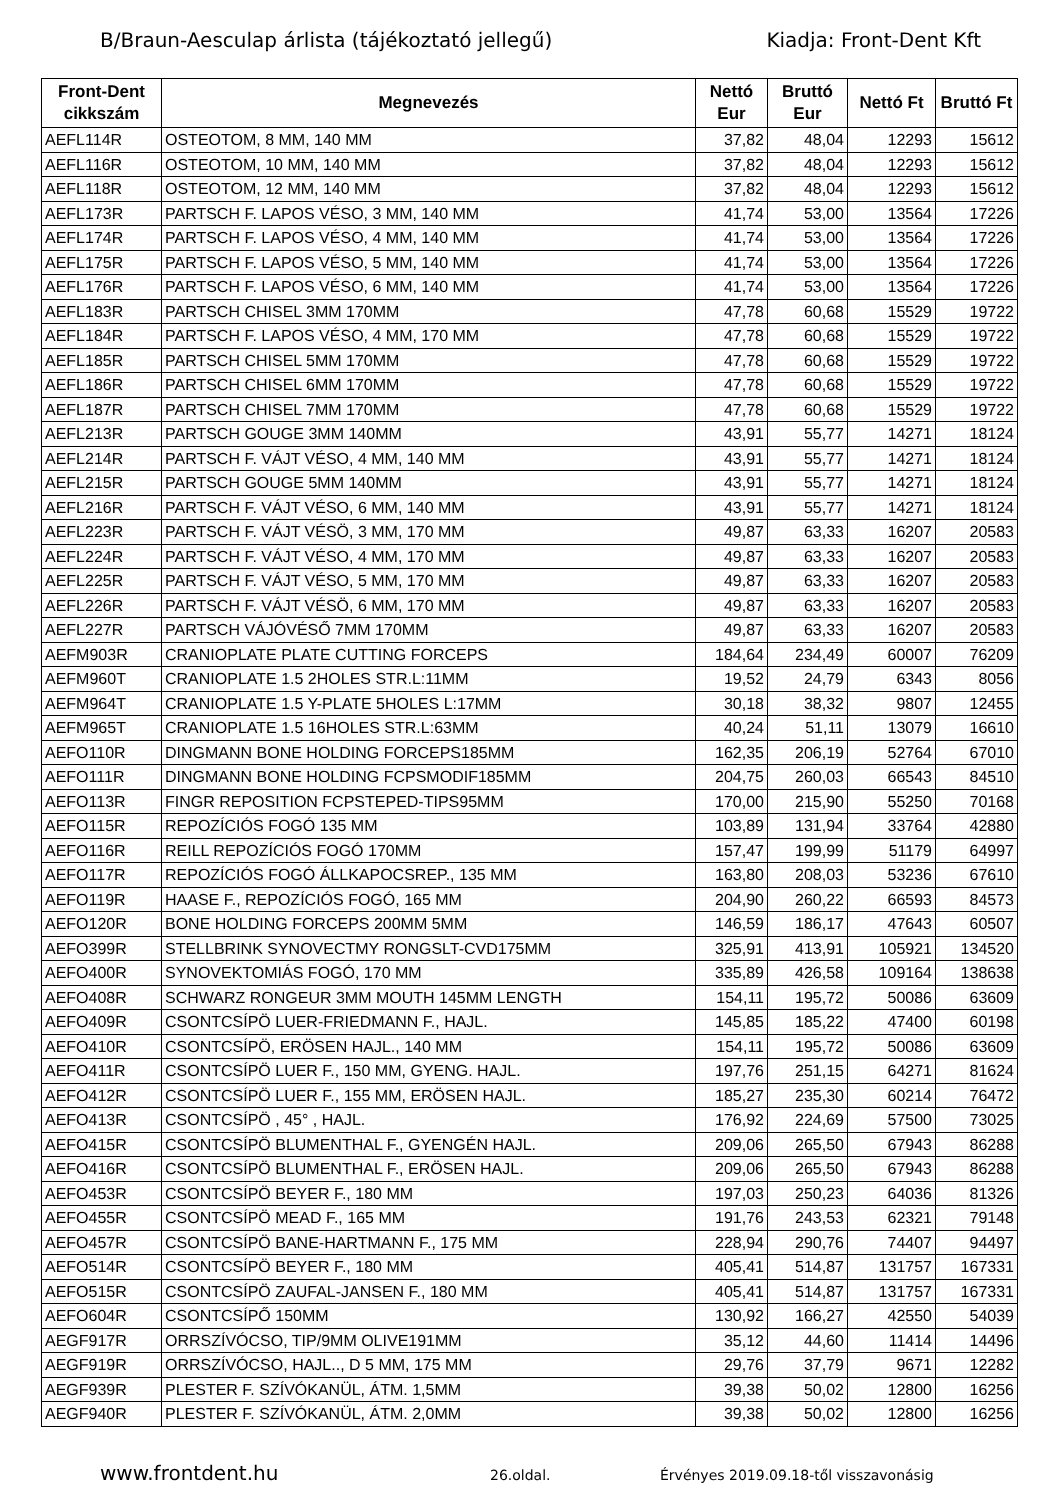B/Braun-Aesculap árlista (tájékoztató jellegű) Kiadja: Front-Dent Kft
| Front-Dent cikkszám | Megnevezés | Nettó Eur | Bruttó Eur | Nettó Ft | Bruttó Ft |
| --- | --- | --- | --- | --- | --- |
| AEFL114R | OSTEOTOM, 8 MM, 140 MM | 37,82 | 48,04 | 12293 | 15612 |
| AEFL116R | OSTEOTOM, 10 MM, 140 MM | 37,82 | 48,04 | 12293 | 15612 |
| AEFL118R | OSTEOTOM, 12 MM, 140 MM | 37,82 | 48,04 | 12293 | 15612 |
| AEFL173R | PARTSCH F. LAPOS VÉSO, 3 MM, 140 MM | 41,74 | 53,00 | 13564 | 17226 |
| AEFL174R | PARTSCH F. LAPOS VÉSO, 4 MM, 140 MM | 41,74 | 53,00 | 13564 | 17226 |
| AEFL175R | PARTSCH F. LAPOS VÉSO, 5 MM, 140 MM | 41,74 | 53,00 | 13564 | 17226 |
| AEFL176R | PARTSCH F. LAPOS VÉSO, 6 MM, 140 MM | 41,74 | 53,00 | 13564 | 17226 |
| AEFL183R | PARTSCH CHISEL 3MM 170MM | 47,78 | 60,68 | 15529 | 19722 |
| AEFL184R | PARTSCH F. LAPOS VÉSO, 4 MM, 170 MM | 47,78 | 60,68 | 15529 | 19722 |
| AEFL185R | PARTSCH CHISEL 5MM 170MM | 47,78 | 60,68 | 15529 | 19722 |
| AEFL186R | PARTSCH CHISEL 6MM 170MM | 47,78 | 60,68 | 15529 | 19722 |
| AEFL187R | PARTSCH CHISEL 7MM 170MM | 47,78 | 60,68 | 15529 | 19722 |
| AEFL213R | PARTSCH GOUGE 3MM 140MM | 43,91 | 55,77 | 14271 | 18124 |
| AEFL214R | PARTSCH F. VÁJT VÉSO, 4 MM, 140 MM | 43,91 | 55,77 | 14271 | 18124 |
| AEFL215R | PARTSCH GOUGE 5MM 140MM | 43,91 | 55,77 | 14271 | 18124 |
| AEFL216R | PARTSCH F. VÁJT VÉSO, 6 MM, 140 MM | 43,91 | 55,77 | 14271 | 18124 |
| AEFL223R | PARTSCH F. VÁJT VÉSÖ, 3 MM, 170 MM | 49,87 | 63,33 | 16207 | 20583 |
| AEFL224R | PARTSCH F. VÁJT VÉSO, 4 MM, 170 MM | 49,87 | 63,33 | 16207 | 20583 |
| AEFL225R | PARTSCH F. VÁJT VÉSO, 5 MM, 170 MM | 49,87 | 63,33 | 16207 | 20583 |
| AEFL226R | PARTSCH F. VÁJT VÉSÖ, 6 MM, 170 MM | 49,87 | 63,33 | 16207 | 20583 |
| AEFL227R | PARTSCH VÁJÓVÉSŐ 7MM 170MM | 49,87 | 63,33 | 16207 | 20583 |
| AEFM903R | CRANIOPLATE PLATE CUTTING FORCEPS | 184,64 | 234,49 | 60007 | 76209 |
| AEFM960T | CRANIOPLATE 1.5 2HOLES STR.L:11MM | 19,52 | 24,79 | 6343 | 8056 |
| AEFM964T | CRANIOPLATE 1.5 Y-PLATE 5HOLES L:17MM | 30,18 | 38,32 | 9807 | 12455 |
| AEFM965T | CRANIOPLATE 1.5 16HOLES STR.L:63MM | 40,24 | 51,11 | 13079 | 16610 |
| AEFO110R | DINGMANN BONE HOLDING FORCEPS185MM | 162,35 | 206,19 | 52764 | 67010 |
| AEFO111R | DINGMANN BONE HOLDING FCPSMODIF185MM | 204,75 | 260,03 | 66543 | 84510 |
| AEFO113R | FINGR REPOSITION FCPSTEPED-TIPS95MM | 170,00 | 215,90 | 55250 | 70168 |
| AEFO115R | REPOZÍCIÓS FOGÓ 135 MM | 103,89 | 131,94 | 33764 | 42880 |
| AEFO116R | REILL REPOZÍCIÓS FOGÓ 170MM | 157,47 | 199,99 | 51179 | 64997 |
| AEFO117R | REPOZÍCIÓS FOGÓ ÁLLKAPOCSREP., 135 MM | 163,80 | 208,03 | 53236 | 67610 |
| AEFO119R | HAASE F., REPOZÍCIÓS FOGÓ, 165 MM | 204,90 | 260,22 | 66593 | 84573 |
| AEFO120R | BONE HOLDING FORCEPS 200MM 5MM | 146,59 | 186,17 | 47643 | 60507 |
| AEFO399R | STELLBRINK SYNOVECTMY RONGSLT-CVD175MM | 325,91 | 413,91 | 105921 | 134520 |
| AEFO400R | SYNOVEKTOMIÁS FOGÓ, 170 MM | 335,89 | 426,58 | 109164 | 138638 |
| AEFO408R | SCHWARZ RONGEUR 3MM MOUTH 145MM LENGTH | 154,11 | 195,72 | 50086 | 63609 |
| AEFO409R | CSONTCSÍPÖ LUER-FRIEDMANN F., HAJL. | 145,85 | 185,22 | 47400 | 60198 |
| AEFO410R | CSONTCSÍPÖ, ERÖSEN HAJL., 140 MM | 154,11 | 195,72 | 50086 | 63609 |
| AEFO411R | CSONTCSÍPÖ LUER F., 150 MM, GYENG. HAJL. | 197,76 | 251,15 | 64271 | 81624 |
| AEFO412R | CSONTCSÍPÖ LUER F., 155 MM, ERÖSEN HAJL. | 185,27 | 235,30 | 60214 | 76472 |
| AEFO413R | CSONTCSÍPÖ , 45° , HAJL. | 176,92 | 224,69 | 57500 | 73025 |
| AEFO415R | CSONTCSÍPÖ BLUMENTHAL F., GYENGÉN HAJL. | 209,06 | 265,50 | 67943 | 86288 |
| AEFO416R | CSONTCSÍPÖ BLUMENTHAL F., ERÖSEN HAJL. | 209,06 | 265,50 | 67943 | 86288 |
| AEFO453R | CSONTCSÍPÖ BEYER F., 180 MM | 197,03 | 250,23 | 64036 | 81326 |
| AEFO455R | CSONTCSÍPÖ MEAD F., 165 MM | 191,76 | 243,53 | 62321 | 79148 |
| AEFO457R | CSONTCSÍPÖ BANE-HARTMANN F., 175 MM | 228,94 | 290,76 | 74407 | 94497 |
| AEFO514R | CSONTCSÍPÖ BEYER F., 180 MM | 405,41 | 514,87 | 131757 | 167331 |
| AEFO515R | CSONTCSÍPÖ ZAUFAL-JANSEN F., 180 MM | 405,41 | 514,87 | 131757 | 167331 |
| AEFO604R | CSONTCSÍPŐ 150MM | 130,92 | 166,27 | 42550 | 54039 |
| AEGF917R | ORRSZÍVÓCSO, TIP/9MM OLIVE191MM | 35,12 | 44,60 | 11414 | 14496 |
| AEGF919R | ORRSZÍVÓCSO, HAJL.., D 5 MM, 175 MM | 29,76 | 37,79 | 9671 | 12282 |
| AEGF939R | PLESTER F. SZÍVÓKANÜL, ÁTM. 1,5MM | 39,38 | 50,02 | 12800 | 16256 |
| AEGF940R | PLESTER F. SZÍVÓKANÜL, ÁTM. 2,0MM | 39,38 | 50,02 | 12800 | 16256 |
www.frontdent.hu 26.oldal. Érvényes 2019.09.18-től visszavonásig